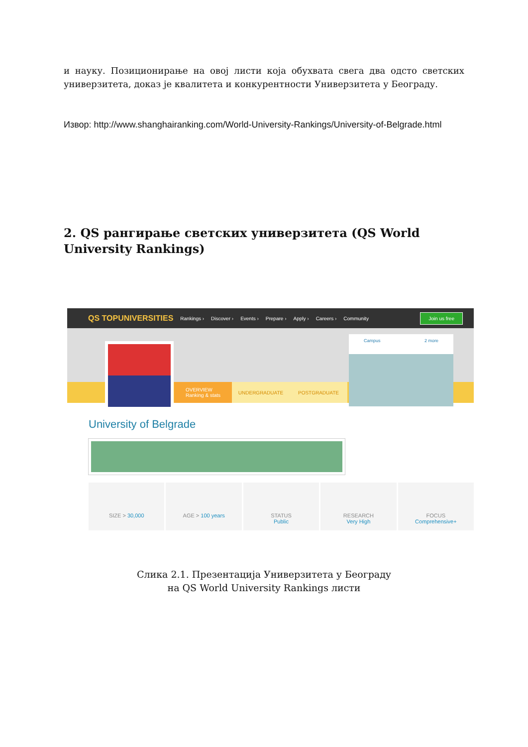и науку. Позиционирање на овој листи која обухвата свега два одсто светских универзитета, доказ је квалитета и конкурентности Универзитета у Београду.
Извор: http://www.shanghairanking.com/World-University-Rankings/University-of-Belgrade.html
2. QS рангирање светских универзитета (QS World University Rankings)
QS TOPUNIVERSITIES Rankings › Discover › Events › Prepare › Apply › Careers › Community Join us free
OVERVIEW
Ranking & stats
UNDERGRADUATE POSTGRADUATE
Campus 2 more
University of Belgrade
SIZE > 30,000 AGE > 100 years STATUS
Public
RESEARCH
Very High
FOCUS
Comprehensive+
Слика 2.1. Презентација Универзитета у Београду
на QS World University Rankings листи